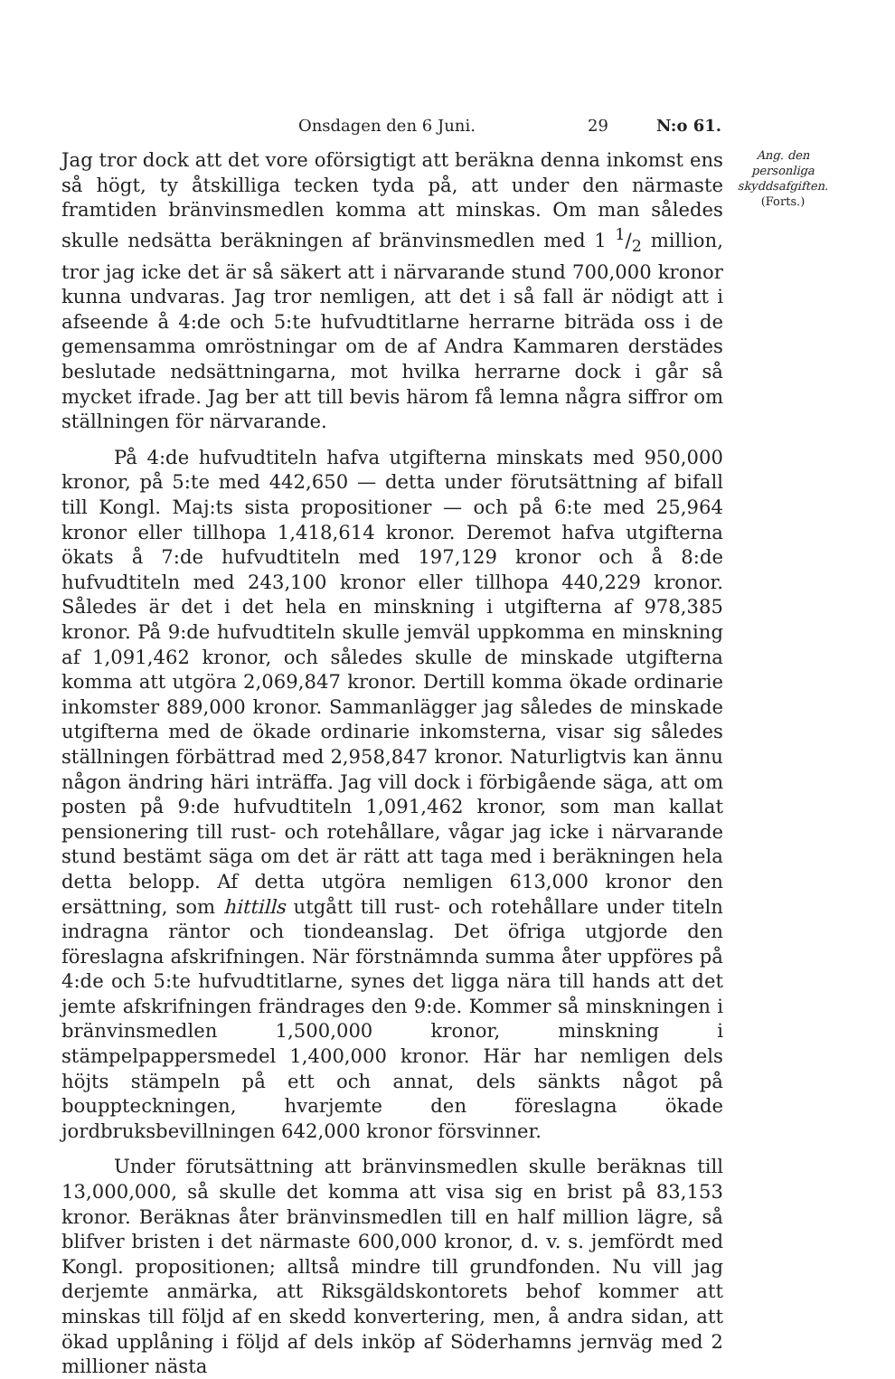Onsdagen den 6 Juni. 29 N:o 61.
Jag tror dock att det vore oförsigtigt att beräkna denna inkomst ens så högt, ty åtskilliga tecken tyda på, att under den närmaste framtiden bränvinsmedlen komma att minskas. Om man således skulle nedsätta beräkningen af bränvinsmedlen med 1 1/2 million, tror jag icke det är så säkert att i närvarande stund 700,000 kronor kunna undvaras. Jag tror nemligen, att det i så fall är nödigt att i afseende å 4:de och 5:te hufvudtitlarne herrarne biträda oss i de gemensamma omröstningar om de af Andra Kammaren derstädes beslutade nedsättningarna, mot hvilka herrarne dock i går så mycket ifrade. Jag ber att till bevis härom få lemna några siffror om ställningen för närvarande.
På 4:de hufvudtiteln hafva utgifterna minskats med 950,000 kronor, på 5:te med 442,650 — detta under förutsättning af bifall till Kongl. Maj:ts sista propositioner — och på 6:te med 25,964 kronor eller tillhopa 1,418,614 kronor. Deremot hafva utgifterna ökats å 7:de hufvudtiteln med 197,129 kronor och å 8:de hufvudtiteln med 243,100 kronor eller tillhopa 440,229 kronor. Således är det i det hela en minskning i utgifterna af 978,385 kronor. På 9:de hufvudtiteln skulle jemväl uppkomma en minskning af 1,091,462 kronor, och således skulle de minskade utgifterna komma att utgöra 2,069,847 kronor. Dertill komma ökade ordinarie inkomster 889,000 kronor. Sammanlägger jag således de minskade utgifterna med de ökade ordinarie inkomsterna, visar sig således ställningen förbättrad med 2,958,847 kronor. Naturligtvis kan ännu någon ändring häri inträffa. Jag vill dock i förbigående säga, att om posten på 9:de hufvudtiteln 1,091,462 kronor, som man kallat pensionering till rust- och rotehållare, vågar jag icke i närvarande stund bestämt säga om det är rätt att taga med i beräkningen hela detta belopp. Af detta utgöra nemligen 613,000 kronor den ersättning, som hittills utgått till rust- och rotehållare under titeln indragna räntor och tiondeanslag. Det öfriga utgjorde den föreslagna afskrifningen. När förstnämnda summa åter uppföres på 4:de och 5:te hufvudtitlarne, synes det ligga nära till hands att det jemte afskrifningen frändrages den 9:de. Kommer så minskningen i bränvinsmedlen 1,500,000 kronor, minskning i stämpelpappersmedel 1,400,000 kronor. Här har nemligen dels höjts stämpeln på ett och annat, dels sänkts något på bouppteckningen, hvarjemte den föreslagna ökade jordbruksbevillningen 642,000 kronor försvinner.
Under förutsättning att bränvinsmedlen skulle beräknas till 13,000,000, så skulle det komma att visa sig en brist på 83,153 kronor. Beräknas åter bränvinsmedlen till en half million lägre, så blifver bristen i det närmaste 600,000 kronor, d. v. s. jemfördt med Kongl. propositionen; alltså mindre till grundfonden. Nu vill jag derjemte anmärka, att Riksgäldskontorets behof kommer att minskas till följd af en skedd konvertering, men, å andra sidan, att ökad upplåning i följd af dels inköp af Söderhamns jernväg med 2 millioner nästa
Ang. den personliga skyddsafgiften.
(Forts.)